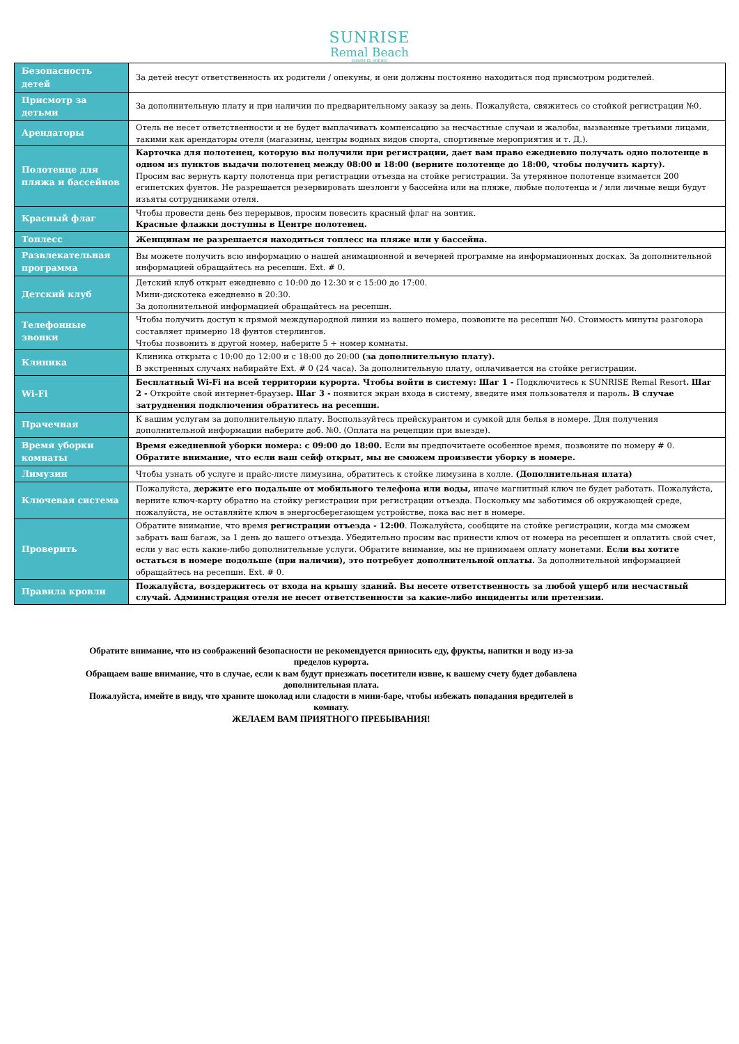SUNRISE
Remal Beach
SHARM EL SHEIKH
| Безопасность детей | За детей несут ответственность их родители / опекуны, и они должны постоянно находиться под присмотром родителей. |
| Присмотр за детьми | За дополнительную плату и при наличии по предварительному заказу за день. Пожалуйста, свяжитесь со стойкой регистрации №0. |
| Арендаторы | Отель не несет ответственности и не будет выплачивать компенсацию за несчастные случаи и жалобы, вызванные третьими лицами, такими как арендаторы отеля (магазины, центры водных видов спорта, спортивные мероприятия и т. Д.). |
| Полотенце для пляжа и бассейнов | Карточка для полотенец, которую вы получили при регистрации, дает вам право ежедневно получать одно полотенце в одном из пунктов выдачи полотенец между 08:00 и 18:00 (верните полотенце до 18:00, чтобы получить карту). Просим вас вернуть карту полотенца при регистрации отъезда на стойке регистрации. За утерянное полотенце взимается 200 египетских фунтов. Не разрешается резервировать шезлонги у бассейна или на пляже, любые полотенца и / или личные вещи будут изъяты сотрудниками отеля. |
| Красный флаг | Чтобы провести день без перерывов, просим повесить красный флаг на зонтик. Красные флажки доступны в Центре полотенец. |
| Топлесс | Женщинам не разрешается находиться топлесс на пляже или у бассейна. |
| Развлекательная программа | Вы можете получить всю информацию о нашей анимационной и вечерней программе на информационных досках. За дополнительной информацией обращайтесь на ресепшн. Ext. # 0. |
| Детский клуб | Детский клуб открыт ежедневно с 10:00 до 12:30 и с 15:00 до 17:00. Мини-дискотека ежедневно в 20:30. За дополнительной информацией обращайтесь на ресепшн. |
| Телефонные звонки | Чтобы получить доступ к прямой международной линии из вашего номера, позвоните на ресепшн №0. Стоимость минуты разговора составляет примерно 18 фунтов стерлингов. Чтобы позвонить в другой номер, наберите 5 + номер комнаты. |
| Клиника | Клиника открыта с 10:00 до 12:00 и с 18:00 до 20:00 (за дополнительную плату). В экстренных случаях набирайте Ext. # 0 (24 часа). За дополнительную плату, оплачивается на стойке регистрации. |
| Wi-Fi | Бесплатный Wi-Fi на всей территории курорта. Чтобы войти в систему: Шаг 1 - Подключитесь к SUNRISE Remal Resort . Шаг 2 - Откройте свой интернет-браузер . Шаг 3 - появится экран входа в систему, введите имя пользователя и пароль . В случае затруднения подключения обратитесь на ресепшн. |
| Прачечная | К вашим услугам за дополнительную плату. Воспользуйтесь прейскурантом и сумкой для белья в номере. Для получения дополнительной информации наберите доб. №0. (Оплата на рецепции при выезде). |
| Время уборки комнаты | Время ежедневной уборки номера: с 09:00 до 18:00. Если вы предпочитаете особенное время, позвоните по номеру # 0. Обратите внимание, что если ваш сейф открыт, мы не сможем произвести уборку в номере. |
| Лимузин | Чтобы узнать об услуге и прайс-листе лимузина, обратитесь к стойке лимузина в холле. (Дополнительная плата) |
| Ключевая система | Пожалуйста, держите его подальше от мобильного телефона или воды, иначе магнитный ключ не будет работать. Пожалуйста, верните ключ-карту обратно на стойку регистрации при регистрации отъезда. Поскольку мы заботимся об окружающей среде, пожалуйста, не оставляйте ключ в энергосберегающем устройстве, пока вас нет в номере. |
| Проверить | Обратите внимание, что время регистрации отъезда - 12:00 . Пожалуйста, сообщите на стойке регистрации, когда мы сможем забрать ваш багаж, за 1 день до вашего отъезда. Убедительно просим вас принести ключ от номера на ресепшен и оплатить свой счет, если у вас есть какие-либо дополнительные услуги. Обратите внимание, мы не принимаем оплату монетами. Если вы хотите остаться в номере подольше (при наличии), это потребует дополнительной оплаты. За дополнительной информацией обращайтесь на ресепшн. Ext. # 0. |
| Правила кровли | Пожалуйста, воздержитесь от входа на крышу зданий. Вы несете ответственность за любой ущерб или несчастный случай. Администрация отеля не несет ответственности за какие-либо инциденты или претензии. |
Обратите внимание, что из соображений безопасности не рекомендуется приносить еду, фрукты, напитки и воду из-за пределов курорта.
Обращаем ваше внимание, что в случае, если к вам будут приезжать посетители извне, к вашему счету будет добавлена дополнительная плата.
Пожалуйста, имейте в виду, что храните шоколад или сладости в мини-баре, чтобы избежать попадания вредителей в комнату.
ЖЕЛАЕМ ВАМ ПРИЯТНОГО ПРЕБЫВАНИЯ!